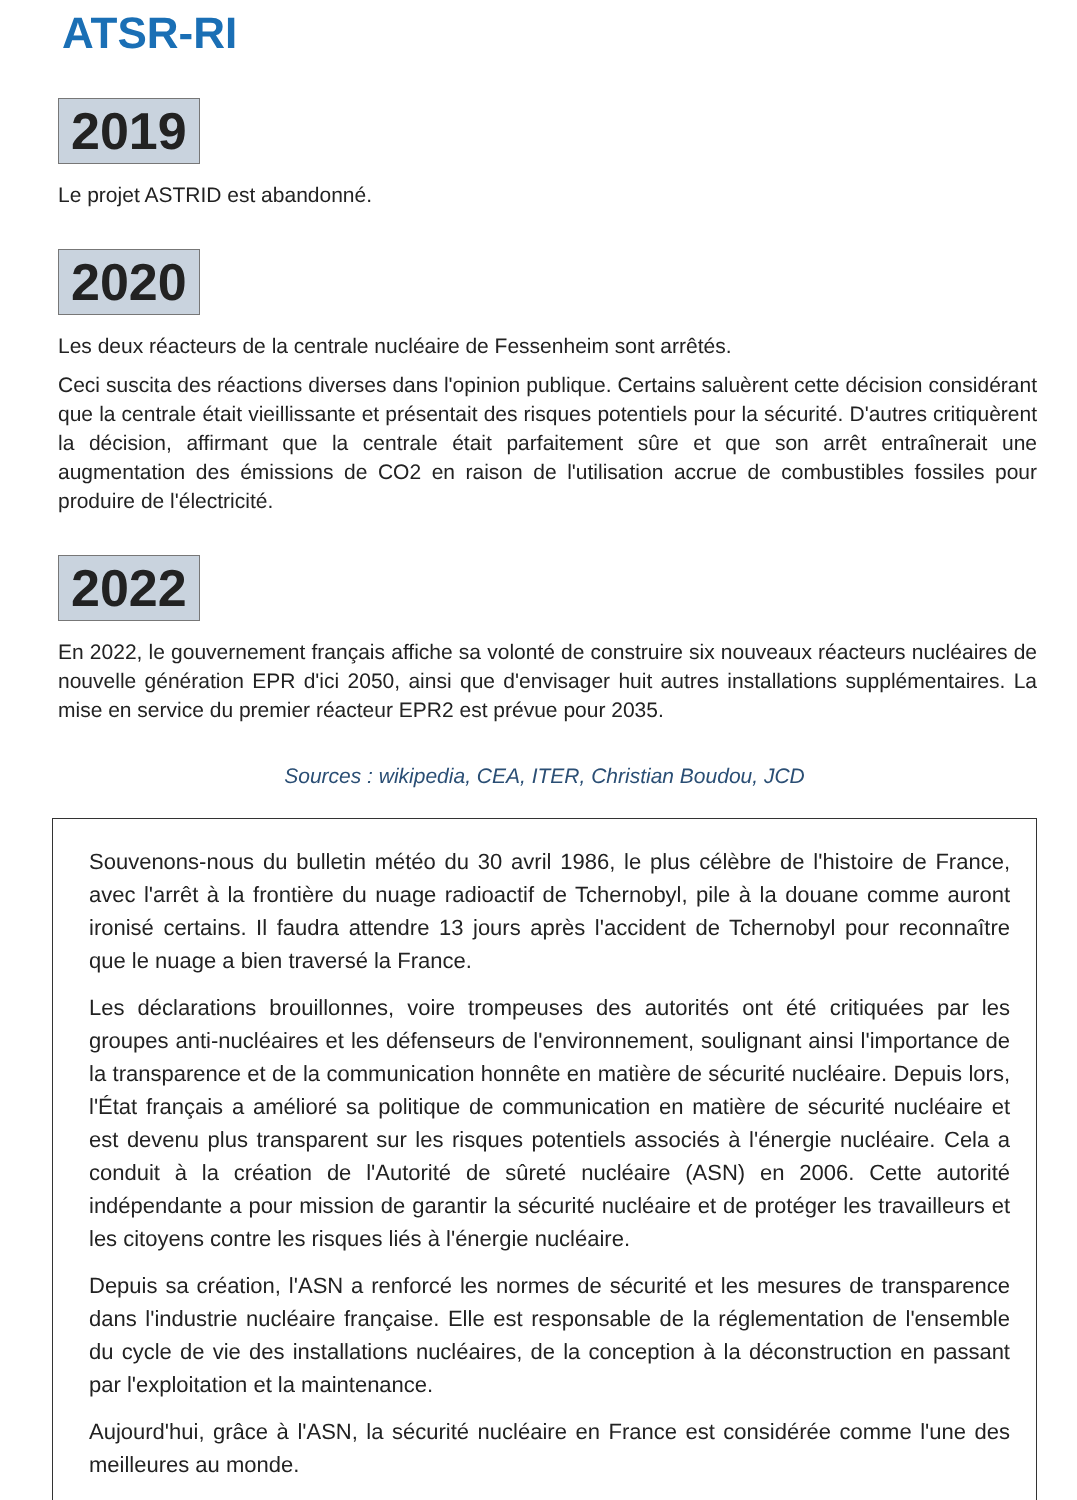ATSR-RI
2019
Le projet ASTRID est abandonné.
2020
Les deux réacteurs de la centrale nucléaire de Fessenheim sont arrêtés.
Ceci suscita des réactions diverses dans l'opinion publique. Certains saluèrent cette décision considérant que la centrale était vieillissante et présentait des risques potentiels pour la sécurité. D'autres critiquèrent la décision, affirmant que la centrale était parfaitement sûre et que son arrêt entraînerait une augmentation des émissions de CO2 en raison de l'utilisation accrue de combustibles fossiles pour produire de l'électricité.
2022
En 2022, le gouvernement français affiche sa volonté de construire six nouveaux réacteurs nucléaires de nouvelle génération EPR d'ici 2050, ainsi que d'envisager huit autres installations supplémentaires. La mise en service du premier réacteur EPR2 est prévue pour 2035.
Sources : wikipedia, CEA, ITER, Christian Boudou, JCD
Souvenons-nous du bulletin météo du 30 avril 1986, le plus célèbre de l'histoire de France, avec l'arrêt à la frontière du nuage radioactif de Tchernobyl, pile à la douane comme auront ironisé certains. Il faudra attendre 13 jours après l'accident de Tchernobyl pour reconnaître que le nuage a bien traversé la France.
Les déclarations brouillonnes, voire trompeuses des autorités ont été critiquées par les groupes anti-nucléaires et les défenseurs de l'environnement, soulignant ainsi l'importance de la transparence et de la communication honnête en matière de sécurité nucléaire. Depuis lors, l'État français a amélioré sa politique de communication en matière de sécurité nucléaire et est devenu plus transparent sur les risques potentiels associés à l'énergie nucléaire. Cela a conduit à la création de l'Autorité de sûreté nucléaire (ASN) en 2006. Cette autorité indépendante a pour mission de garantir la sécurité nucléaire et de protéger les travailleurs et les citoyens contre les risques liés à l'énergie nucléaire.
Depuis sa création, l'ASN a renforcé les normes de sécurité et les mesures de transparence dans l'industrie nucléaire française. Elle est responsable de la réglementation de l'ensemble du cycle de vie des installations nucléaires, de la conception à la déconstruction en passant par l'exploitation et la maintenance.
Aujourd'hui, grâce à l'ASN, la sécurité nucléaire en France est considérée comme l'une des meilleures au monde.